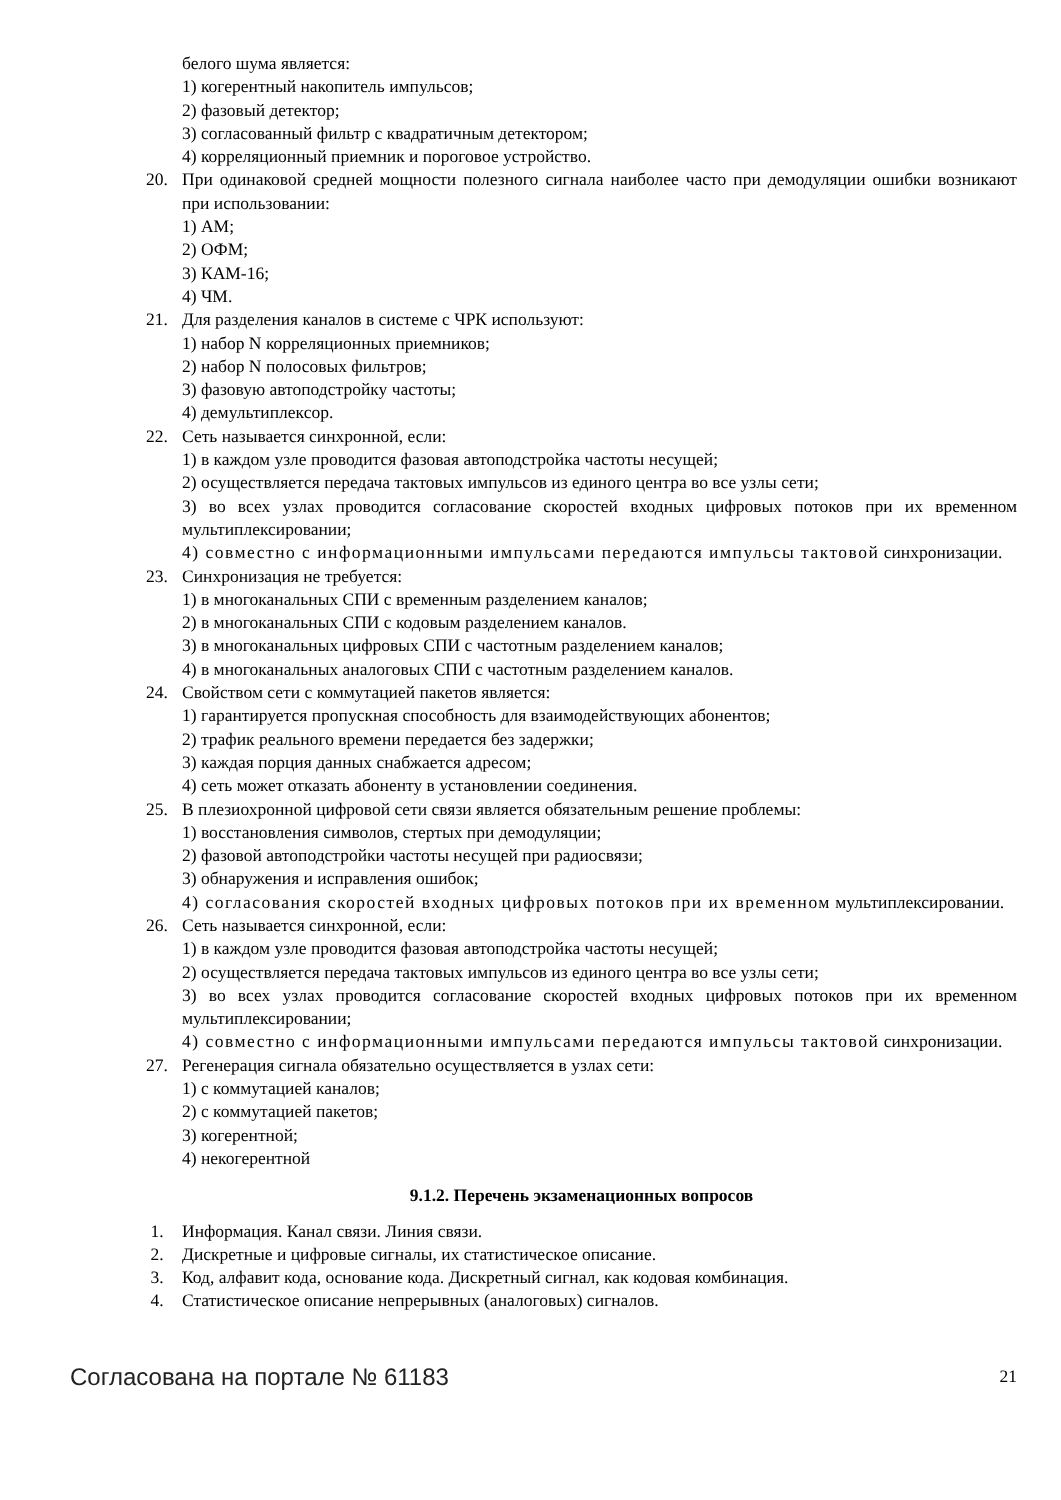белого шума является:
1) когерентный накопитель импульсов;
2) фазовый детектор;
3) согласованный фильтр с квадратичным детектором;
4) корреляционный приемник и пороговое устройство.
20. При одинаковой средней мощности полезного сигнала наиболее часто при демодуляции ошибки возникают при использовании:
1) АМ;
2) ОФМ;
3) КАМ-16;
4) ЧМ.
21. Для разделения каналов в системе с ЧРК используют:
1) набор N корреляционных приемников;
2) набор N полосовых фильтров;
3) фазовую автоподстройку частоты;
4) демультиплексор.
22. Сеть называется синхронной, если:
1) в каждом узле проводится фазовая автоподстройка частоты несущей;
2) осуществляется передача тактовых импульсов из единого центра во все узлы сети;
3) во всех узлах проводится согласование скоростей входных цифровых потоков при их временном мультиплексировании;
4) совместно с информационными импульсами передаются импульсы тактовой синхронизации.
23. Синхронизация не требуется:
1) в многоканальных СПИ с временным разделением каналов;
2) в многоканальных СПИ с кодовым разделением каналов.
3) в многоканальных цифровых СПИ с частотным разделением каналов;
4) в многоканальных аналоговых СПИ с частотным разделением каналов.
24. Свойством сети с коммутацией пакетов является:
1) гарантируется пропускная способность для взаимодействующих абонентов;
2) трафик реального времени передается без задержки;
3) каждая порция данных снабжается адресом;
4) сеть может отказать абоненту в установлении соединения.
25. В плезиохронной цифровой сети связи является обязательным решение проблемы:
1) восстановления символов, стертых при демодуляции;
2) фазовой автоподстройки частоты несущей при радиосвязи;
3) обнаружения и исправления ошибок;
4) согласования скоростей входных цифровых потоков при их временном мультиплексировании.
26. Сеть называется синхронной, если:
1) в каждом узле проводится фазовая автоподстройка частоты несущей;
2) осуществляется передача тактовых импульсов из единого центра во все узлы сети;
3) во всех узлах проводится согласование скоростей входных цифровых потоков при их временном мультиплексировании;
4) совместно с информационными импульсами передаются импульсы тактовой синхронизации.
27. Регенерация сигнала обязательно осуществляется в узлах сети:
1) с коммутацией каналов;
2) с коммутацией пакетов;
3) когерентной;
4) некогерентной
9.1.2. Перечень экзаменационных вопросов
1. Информация. Канал связи. Линия связи.
2. Дискретные и цифровые сигналы, их статистическое описание.
3. Код, алфавит кода, основание кода. Дискретный сигнал, как кодовая комбинация.
4. Статистическое описание непрерывных (аналоговых) сигналов.
Согласована на портале № 61183 21